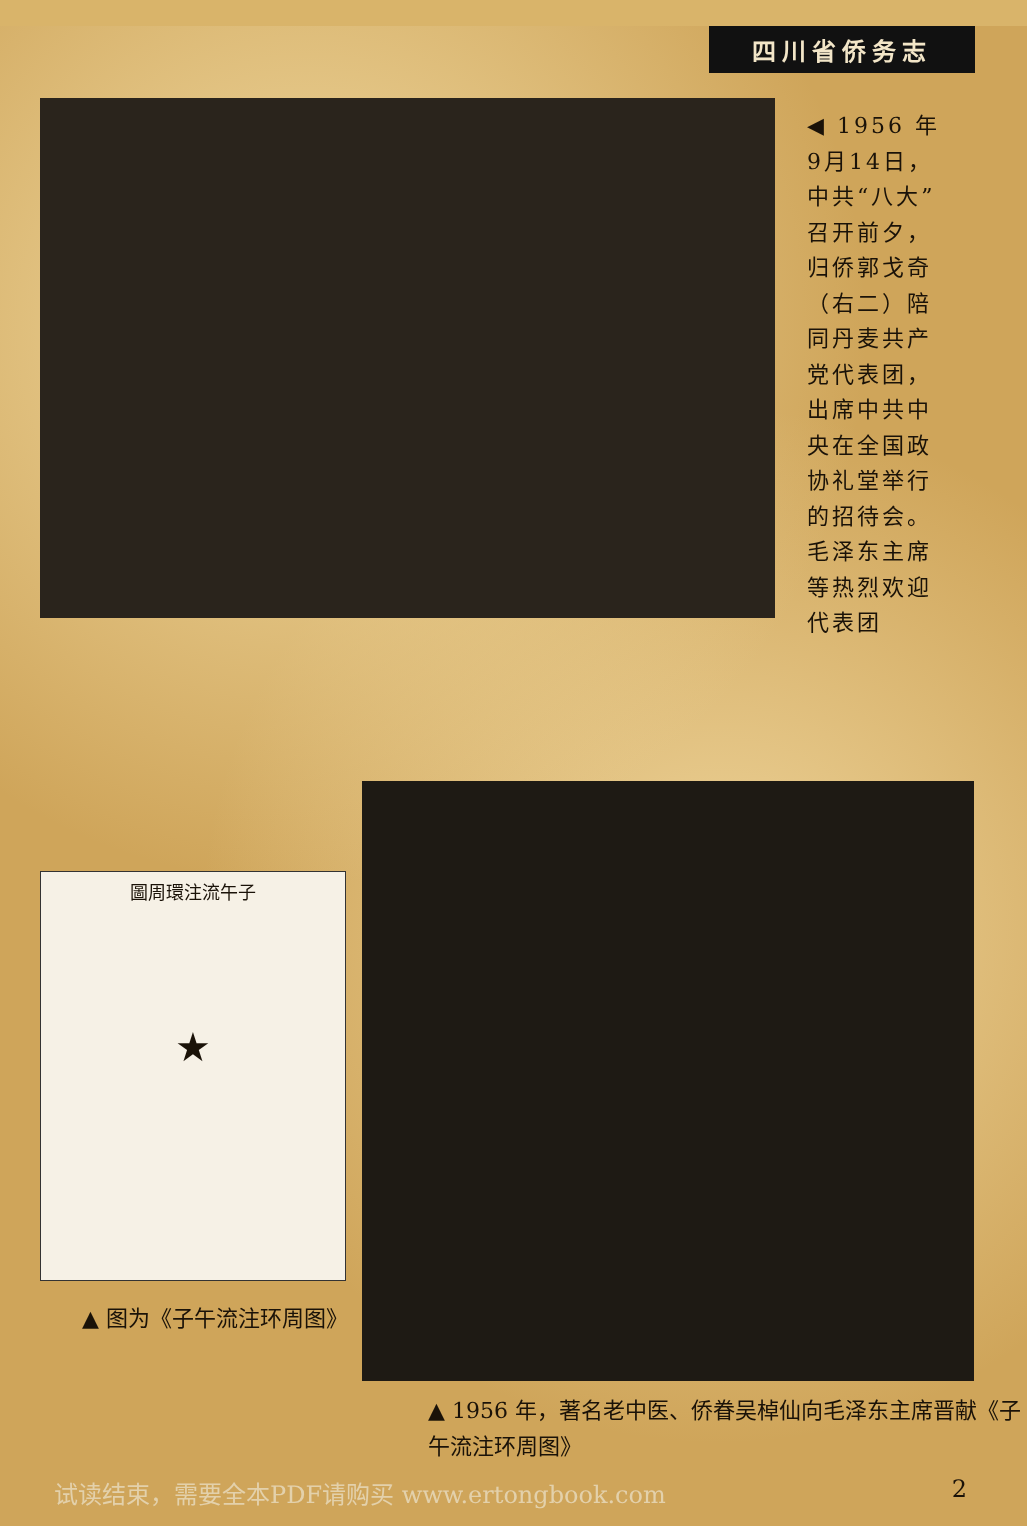四川省侨务志
◀ 1956 年 9月14日，中共“八大”召开前夕，归侨郭戈奇（右二）陪同丹麦共产党代表团，出席中共中央在全国政协礼堂举行的招待会。毛泽东主席等热烈欢迎代表团
圖周環注流午子
★
▲ 图为《子午流注环周图》
▲ 1956 年，著名老中医、侨眷吴棹仙向毛泽东主席晋献《子午流注环周图》
试读结束，需要全本PDF请购买 www.ertongbook.com 2